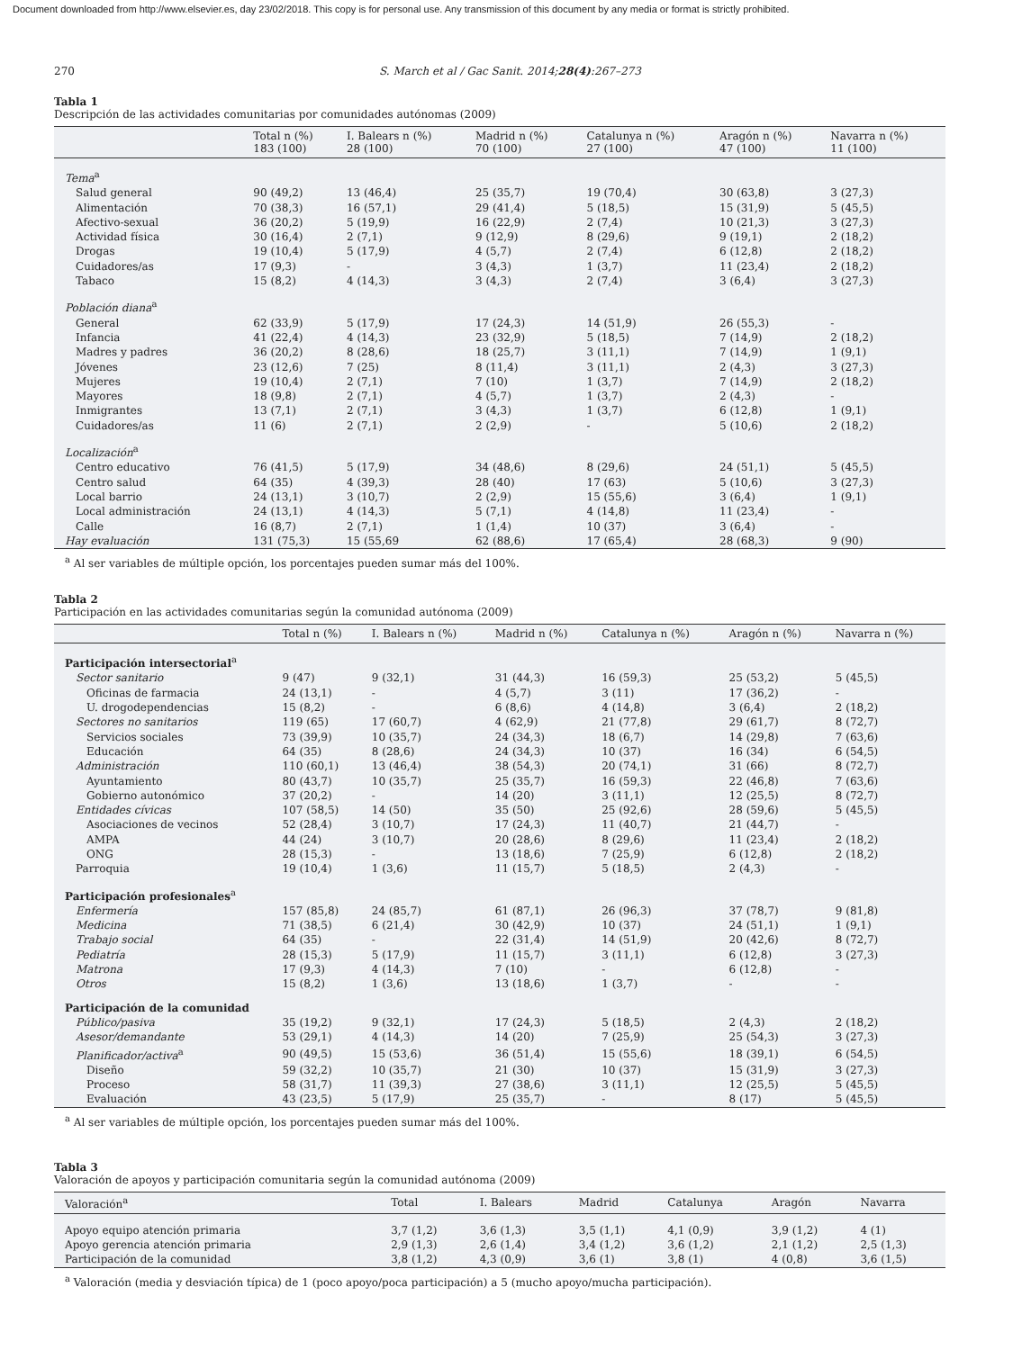Document downloaded from http://www.elsevier.es, day 23/02/2018. This copy is for personal use. Any transmission of this document by any media or format is strictly prohibited.
270 S. March et al / Gac Sanit. 2014;28(4):267–273
Tabla 1
Descripción de las actividades comunitarias por comunidades autónomas (2009)
| | Total n (%) 183 (100) | I. Balears n (%) 28 (100) | Madrid n (%) 70 (100) | Catalunya n (%) 27 (100) | Aragón n (%) 47 (100) | Navarra n (%) 11 (100) |
| --- | --- | --- | --- | --- | --- | --- |
| Tema<sup>a</sup> | | | | | | |
| Salud general | 90 (49,2) | 13 (46,4) | 25 (35,7) | 19 (70,4) | 30 (63,8) | 3 (27,3) |
| Alimentación | 70 (38,3) | 16 (57,1) | 29 (41,4) | 5 (18,5) | 15 (31,9) | 5 (45,5) |
| Afectivo-sexual | 36 (20,2) | 5 (19,9) | 16 (22,9) | 2 (7,4) | 10 (21,3) | 3 (27,3) |
| Actividad física | 30 (16,4) | 2 (7,1) | 9 (12,9) | 8 (29,6) | 9 (19,1) | 2 (18,2) |
| Drogas | 19 (10,4) | 5 (17,9) | 4 (5,7) | 2 (7,4) | 6 (12,8) | 2 (18,2) |
| Cuidadores/as | 17 (9,3) | - | 3 (4,3) | 1 (3,7) | 11 (23,4) | 2 (18,2) |
| Tabaco | 15 (8,2) | 4 (14,3) | 3 (4,3) | 2 (7,4) | 3 (6,4) | 3 (27,3) |
| Población diana<sup>a</sup> | | | | | | |
| General | 62 (33,9) | 5 (17,9) | 17 (24,3) | 14 (51,9) | 26 (55,3) | - |
| Infancia | 41 (22,4) | 4 (14,3) | 23 (32,9) | 5 (18,5) | 7 (14,9) | 2 (18,2) |
| Madres y padres | 36 (20,2) | 8 (28,6) | 18 (25,7) | 3 (11,1) | 7 (14,9) | 1 (9,1) |
| Jóvenes | 23 (12,6) | 7 (25) | 8 (11,4) | 3 (11,1) | 2 (4,3) | 3 (27,3) |
| Mujeres | 19 (10,4) | 2 (7,1) | 7 (10) | 1 (3,7) | 7 (14,9) | 2 (18,2) |
| Mayores | 18 (9,8) | 2 (7,1) | 4 (5,7) | 1 (3,7) | 2 (4,3) | - |
| Inmigrantes | 13 (7,1) | 2 (7,1) | 3 (4,3) | 1 (3,7) | 6 (12,8) | 1 (9,1) |
| Cuidadores/as | 11 (6) | 2 (7,1) | 2 (2,9) | - | 5 (10,6) | 2 (18,2) |
| Localización<sup>a</sup> | | | | | | |
| Centro educativo | 76 (41,5) | 5 (17,9) | 34 (48,6) | 8 (29,6) | 24 (51,1) | 5 (45,5) |
| Centro salud | 64 (35) | 4 (39,3) | 28 (40) | 17 (63) | 5 (10,6) | 3 (27,3) |
| Local barrio | 24 (13,1) | 3 (10,7) | 2 (2,9) | 15 (55,6) | 3 (6,4) | 1 (9,1) |
| Local administración | 24 (13,1) | 4 (14,3) | 5 (7,1) | 4 (14,8) | 11 (23,4) | - |
| Calle | 16 (8,7) | 2 (7,1) | 1 (1,4) | 10 (37) | 3 (6,4) | - |
| Hay evaluación | 131 (75,3) | 15 (55,69 | 62 (88,6) | 17 (65,4) | 28 (68,3) | 9 (90) |
<sup>a</sup> Al ser variables de múltiple opción, los porcentajes pueden sumar más del 100%.
Tabla 2
Participación en las actividades comunitarias según la comunidad autónoma (2009)
| | Total n (%) | I. Balears n (%) | Madrid n (%) | Catalunya n (%) | Aragón n (%) | Navarra n (%) |
| --- | --- | --- | --- | --- | --- | --- |
| Participación intersectorial<sup>a</sup> | | | | | | |
| Sector sanitario | 9 (47) | 9 (32,1) | 31 (44,3) | 16 (59,3) | 25 (53,2) | 5 (45,5) |
| Oficinas de farmacia | 24 (13,1) | - | 4 (5,7) | 3 (11) | 17 (36,2) | - |
| U. drogodependencias | 15 (8,2) | - | 6 (8,6) | 4 (14,8) | 3 (6,4) | 2 (18,2) |
| Sectores no sanitarios | 119 (65) | 17 (60,7) | 4 (62,9) | 21 (77,8) | 29 (61,7) | 8 (72,7) |
| Servicios sociales | 73 (39,9) | 10 (35,7) | 24 (34,3) | 18 (6,7) | 14 (29,8) | 7 (63,6) |
| Educación | 64 (35) | 8 (28,6) | 24 (34,3) | 10 (37) | 16 (34) | 6 (54,5) |
| Administración | 110 (60,1) | 13 (46,4) | 38 (54,3) | 20 (74,1) | 31 (66) | 8 (72,7) |
| Ayuntamiento | 80 (43,7) | 10 (35,7) | 25 (35,7) | 16 (59,3) | 22 (46,8) | 7 (63,6) |
| Gobierno autonómico | 37 (20,2) | - | 14 (20) | 3 (11,1) | 12 (25,5) | 8 (72,7) |
| Entidades cívicas | 107 (58,5) | 14 (50) | 35 (50) | 25 (92,6) | 28 (59,6) | 5 (45,5) |
| Asociaciones de vecinos | 52 (28,4) | 3 (10,7) | 17 (24,3) | 11 (40,7) | 21 (44,7) | - |
| AMPA | 44 (24) | 3 (10,7) | 20 (28,6) | 8 (29,6) | 11 (23,4) | 2 (18,2) |
| ONG | 28 (15,3) | - | 13 (18,6) | 7 (25,9) | 6 (12,8) | 2 (18,2) |
| Parroquia | 19 (10,4) | 1 (3,6) | 11 (15,7) | 5 (18,5) | 2 (4,3) | - |
| Participación profesionales<sup>a</sup> | | | | | | |
| Enfermería | 157 (85,8) | 24 (85,7) | 61 (87,1) | 26 (96,3) | 37 (78,7) | 9 (81,8) |
| Medicina | 71 (38,5) | 6 (21,4) | 30 (42,9) | 10 (37) | 24 (51,1) | 1 (9,1) |
| Trabajo social | 64 (35) | - | 22 (31,4) | 14 (51,9) | 20 (42,6) | 8 (72,7) |
| Pediatría | 28 (15,3) | 5 (17,9) | 11 (15,7) | 3 (11,1) | 6 (12,8) | 3 (27,3) |
| Matrona | 17 (9,3) | 4 (14,3) | 7 (10) | - | 6 (12,8) | - |
| Otros | 15 (8,2) | 1 (3,6) | 13 (18,6) | 1 (3,7) | - | - |
| Participación de la comunidad | | | | | | |
| Público/pasiva | 35 (19,2) | 9 (32,1) | 17 (24,3) | 5 (18,5) | 2 (4,3) | 2 (18,2) |
| Asesor/demandante | 53 (29,1) | 4 (14,3) | 14 (20) | 7 (25,9) | 25 (54,3) | 3 (27,3) |
| Planificador/activa<sup>a</sup> | 90 (49,5) | 15 (53,6) | 36 (51,4) | 15 (55,6) | 18 (39,1) | 6 (54,5) |
| Diseño | 59 (32,2) | 10 (35,7) | 21 (30) | 10 (37) | 15 (31,9) | 3 (27,3) |
| Proceso | 58 (31,7) | 11 (39,3) | 27 (38,6) | 3 (11,1) | 12 (25,5) | 5 (45,5) |
| Evaluación | 43 (23,5) | 5 (17,9) | 25 (35,7) | - | 8 (17) | 5 (45,5) |
<sup>a</sup> Al ser variables de múltiple opción, los porcentajes pueden sumar más del 100%.
Tabla 3
Valoración de apoyos y participación comunitaria según la comunidad autónoma (2009)
| Valoración<sup>a</sup> | Total | I. Balears | Madrid | Catalunya | Aragón | Navarra |
| --- | --- | --- | --- | --- | --- | --- |
| Apoyo equipo atención primaria | 3,7 (1,2) | 3,6 (1,3) | 3,5 (1,1) | 4,1 (0,9) | 3,9 (1,2) | 4 (1) |
| Apoyo gerencia atención primaria | 2,9 (1,3) | 2,6 (1,4) | 3,4 (1,2) | 3,6 (1,2) | 2,1 (1,2) | 2,5 (1,3) |
| Participación de la comunidad | 3,8 (1,2) | 4,3 (0,9) | 3,6 (1) | 3,8 (1) | 4 (0,8) | 3,6 (1,5) |
<sup>a</sup> Valoración (media y desviación típica) de 1 (poco apoyo/poca participación) a 5 (mucho apoyo/mucha participación).